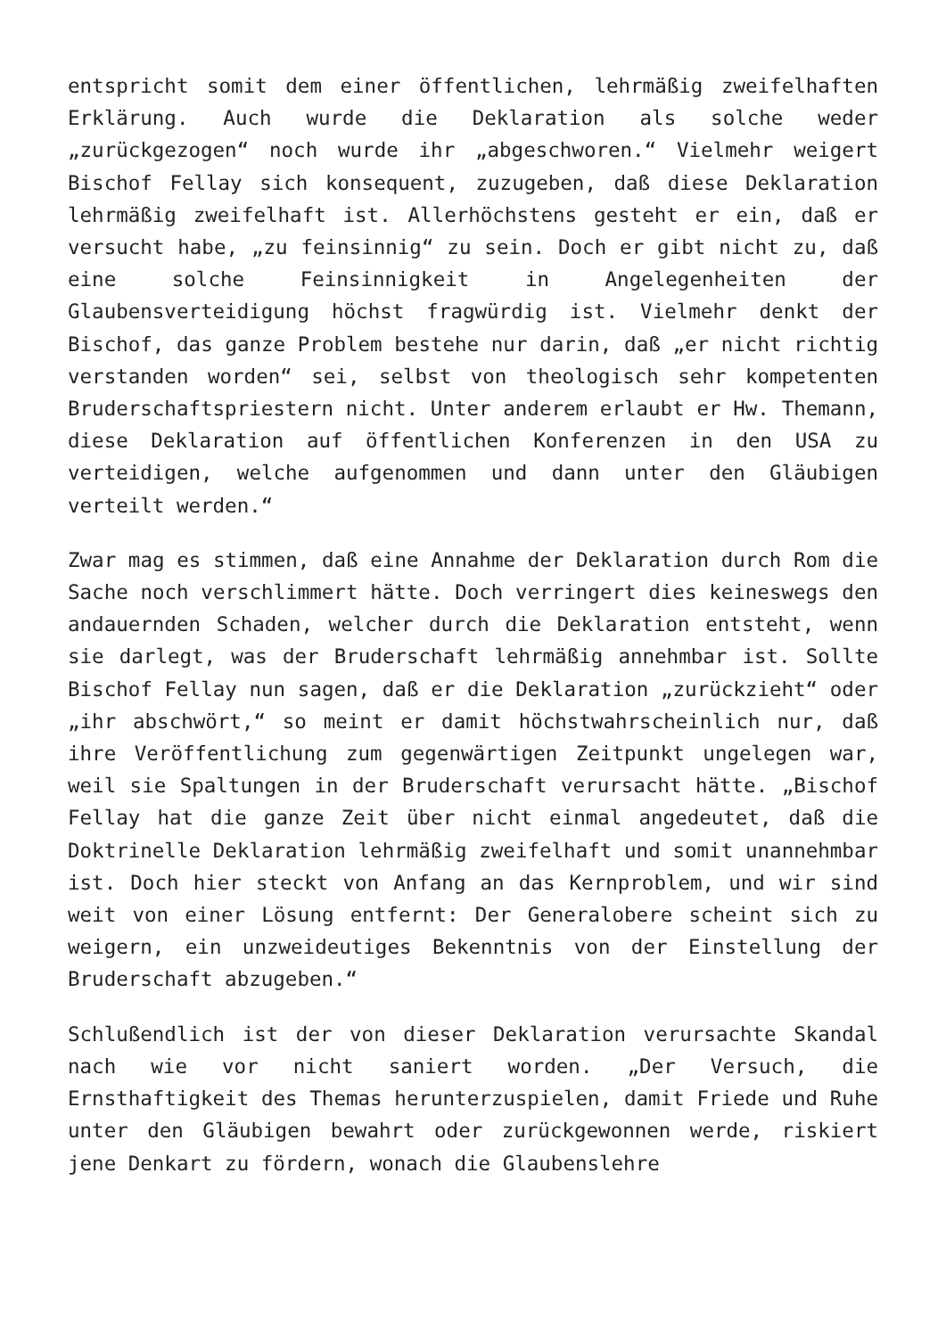entspricht somit dem einer öffentlichen, lehrmäßig zweifelhaften Erklärung. Auch wurde die Deklaration als solche weder „zurückgezogen“ noch wurde ihr „abgeschworen.“ Vielmehr weigert Bischof Fellay sich konsequent, zuzugeben, daß diese Deklaration lehrmäßig zweifelhaft ist. Allerhöchstens gesteht er ein, daß er versucht habe, „zu feinsinnig“ zu sein. Doch er gibt nicht zu, daß eine solche Feinsinnigkeit in Angelegenheiten der Glaubensverteidigung höchst fragwürdig ist. Vielmehr denkt der Bischof, das ganze Problem bestehe nur darin, daß „er nicht richtig verstanden worden“ sei, selbst von theologisch sehr kompetenten Bruderschaftspriestern nicht. Unter anderem erlaubt er Hw. Themann, diese Deklaration auf öffentlichen Konferenzen in den USA zu verteidigen, welche aufgenommen und dann unter den Gläubigen verteilt werden.“
Zwar mag es stimmen, daß eine Annahme der Deklaration durch Rom die Sache noch verschlimmert hätte. Doch verringert dies keineswegs den andauernden Schaden, welcher durch die Deklaration entsteht, wenn sie darlegt, was der Bruderschaft lehrmäßig annehmbar ist. Sollte Bischof Fellay nun sagen, daß er die Deklaration „zurückzieht“ oder „ihr abschwört,“ so meint er damit höchstwahrscheinlich nur, daß ihre Veröffentlichung zum gegenwärtigen Zeitpunkt ungelegen war, weil sie Spaltungen in der Bruderschaft verursacht hätte. „Bischof Fellay hat die ganze Zeit über nicht einmal angedeutet, daß die Doktrinelle Deklaration lehrmäßig zweifelhaft und somit unannehmbar ist. Doch hier steckt von Anfang an das Kernproblem, und wir sind weit von einer Lösung entfernt: Der Generalobere scheint sich zu weigern, ein unzweideutiges Bekenntnis von der Einstellung der Bruderschaft abzugeben.“
Schlußendlich ist der von dieser Deklaration verursachte Skandal nach wie vor nicht saniert worden. „Der Versuch, die Ernsthaftigkeit des Themas herunterzuspielen, damit Friede und Ruhe unter den Gläubigen bewahrt oder zurückgewonnen werde, riskiert jene Denkart zu fördern, wonach die Glaubenslehre